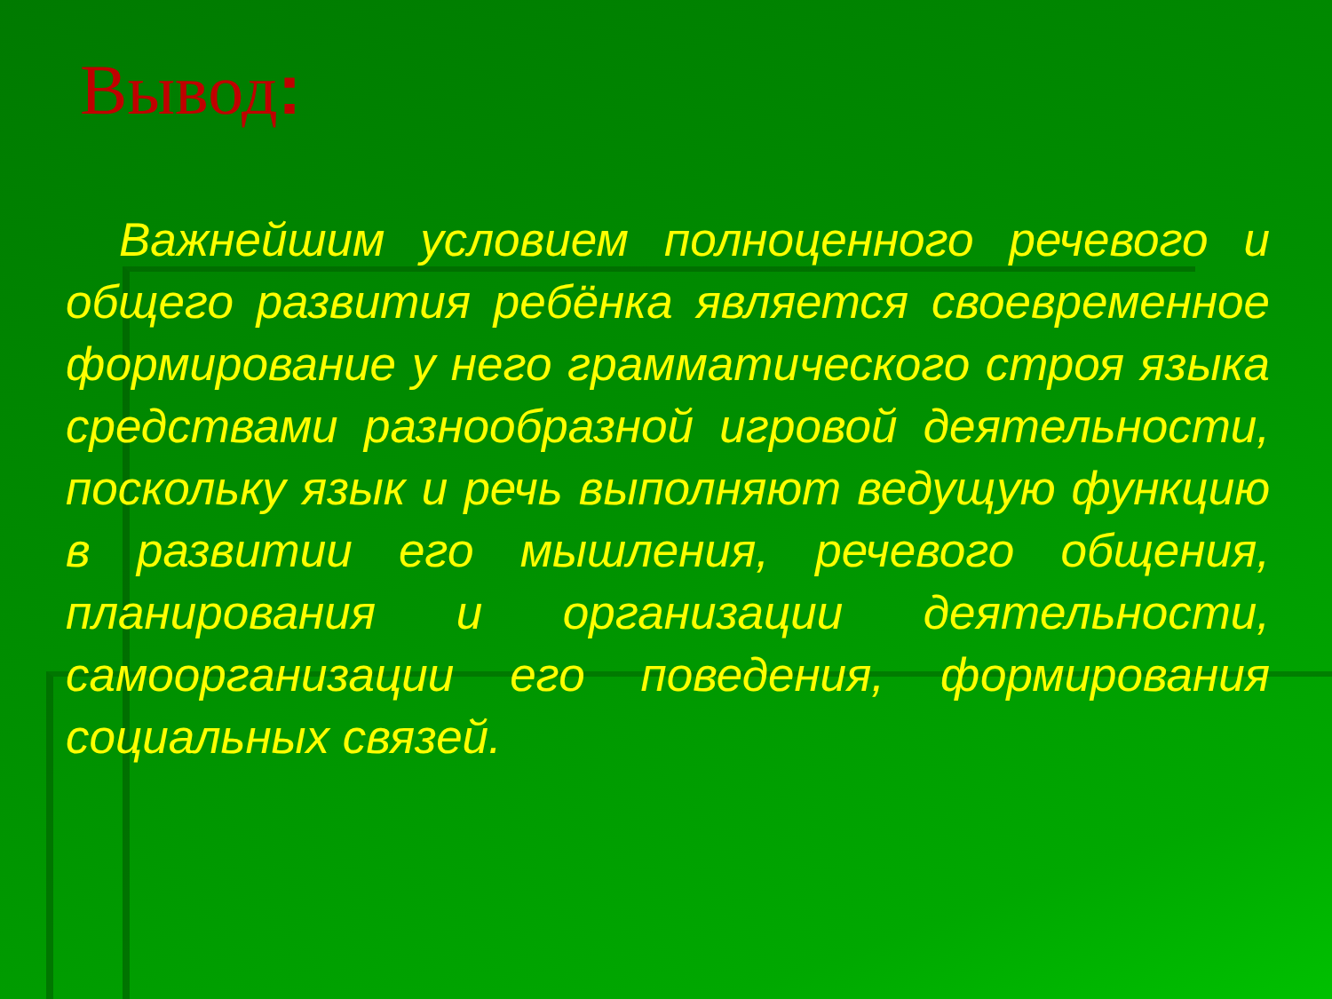Вывод:
Важнейшим условием полноценного речевого и общего развития ребёнка является своевременное формирование у него грамматического строя языка средствами разнообразной игровой деятельности, поскольку язык и речь выполняют ведущую функцию в развитии его мышления, речевого общения, планирования и организации деятельности, самоорганизации его поведения, формирования социальных связей.